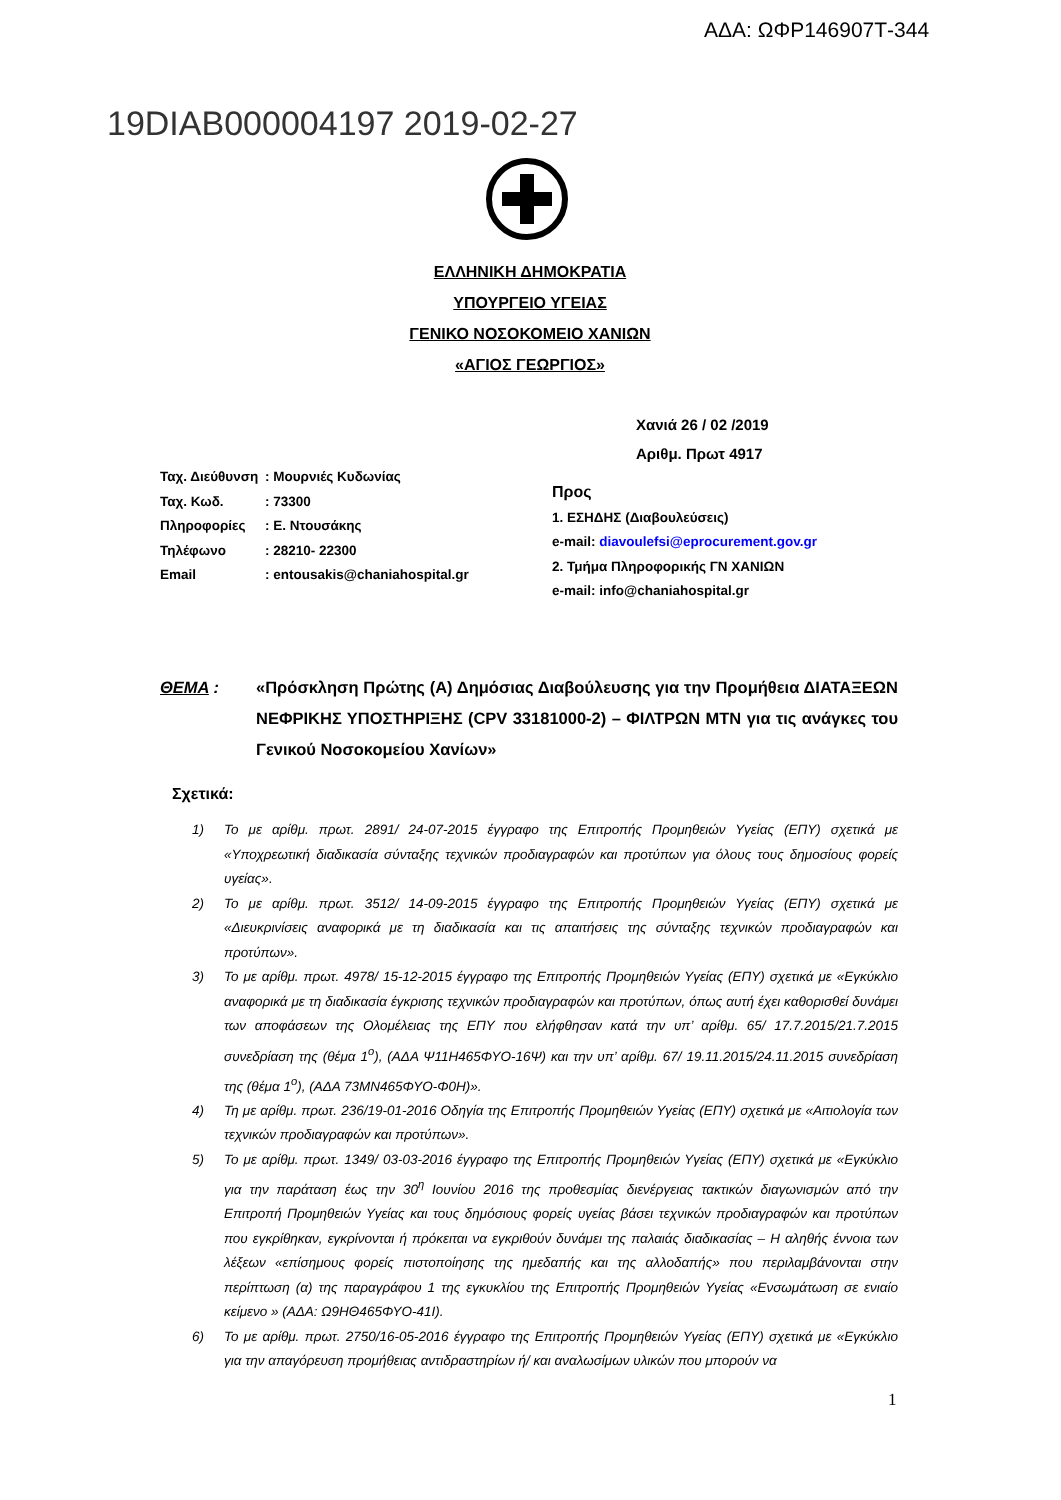ΑΔΑ: ΩΦΡ146907Τ-344
19DIAB000004197 2019-02-27
ΕΛΛΗΝΙΚΗ ΔΗΜΟΚΡΑΤΙΑ
ΥΠΟΥΡΓΕΙΟ ΥΓΕΙΑΣ
ΓΕΝΙΚΟ ΝΟΣΟΚΟΜΕΙΟ ΧΑΝΙΩΝ
«ΑΓΙΟΣ ΓΕΩΡΓΙΟΣ»
Χανιά 26 / 02 /2019
Αριθμ. Πρωτ 4917
Ταχ. Διεύθυνση: Μουρνιές Κυδωνίας
Ταχ. Κωδ.: 73300
Πληροφορίες: Ε. Ντουσάκης
Τηλέφωνο: 28210- 22300
Email: entousakis@chaniahospital.gr
Προς
1. ΕΣΗΔΗΣ (Διαβουλεύσεις)
e-mail: diavoulefsi@eprocurement.gov.gr
2. Τμήμα Πληροφορικής ΓΝ ΧΑΝΙΩΝ
e-mail: info@chaniahospital.gr
ΘΕΜΑ : «Πρόσκληση Πρώτης (Α) Δημόσιας Διαβούλευσης για την Προμήθεια ΔΙΑΤΑΞΕΩΝ ΝΕΦΡΙΚΗΣ ΥΠΟΣΤΗΡΙΞΗΣ (CPV 33181000-2) – ΦΙΛΤΡΩΝ ΜΤΝ για τις ανάγκες του Γενικού Νοσοκομείου Χανίων»
Σχετικά:
1) Το με αρίθμ. πρωτ. 2891/ 24-07-2015 έγγραφο της Επιτροπής Προμηθειών Υγείας (ΕΠΥ) σχετικά με «Υποχρεωτική διαδικασία σύνταξης τεχνικών προδιαγραφών και προτύπων για όλους τους δημοσίους φορείς υγείας».
2) Το με αρίθμ. πρωτ. 3512/ 14-09-2015 έγγραφο της Επιτροπής Προμηθειών Υγείας (ΕΠΥ) σχετικά με «Διευκρινίσεις αναφορικά με τη διαδικασία και τις απαιτήσεις της σύνταξης τεχνικών προδιαγραφών και προτύπων».
3) Το με αρίθμ. πρωτ. 4978/ 15-12-2015 έγγραφο της Επιτροπής Προμηθειών Υγείας (ΕΠΥ) σχετικά με «Εγκύκλιο αναφορικά με τη διαδικασία έγκρισης τεχνικών προδιαγραφών και προτύπων, όπως αυτή έχει καθορισθεί δυνάμει των αποφάσεων της Ολομέλειας της ΕΠΥ που ελήφθησαν κατά την υπ’ αρίθμ. 65/ 17.7.2015/21.7.2015 συνεδρίαση της (θέμα 1<sup>ο</sup>), (ΑΔΑ Ψ11Η465ΦΥΟ-16Ψ) και την υπ’ αρίθμ. 67/ 19.11.2015/24.11.2015 συνεδρίαση της (θέμα 1<sup>ο</sup>), (ΑΔΑ 73ΜΝ465ΦΥΟ-Φ0Η)».
4) Τη με αρίθμ. πρωτ. 236/19-01-2016 Οδηγία της Επιτροπής Προμηθειών Υγείας (ΕΠΥ) σχετικά με «Αιτιολογία των τεχνικών προδιαγραφών και προτύπων».
5) Το με αρίθμ. πρωτ. 1349/ 03-03-2016 έγγραφο της Επιτροπής Προμηθειών Υγείας (ΕΠΥ) σχετικά με «Εγκύκλιο για την παράταση έως την 30<sup>η</sup> Ιουνίου 2016 της προθεσμίας διενέργειας τακτικών διαγωνισμών από την Επιτροπή Προμηθειών Υγείας και τους δημόσιους φορείς υγείας βάσει τεχνικών προδιαγραφών και προτύπων που εγκρίθηκαν, εγκρίνονται ή πρόκειται να εγκριθούν δυνάμει της παλαιάς διαδικασίας – Η αληθής έννοια των λέξεων «επίσημους φορείς πιστοποίησης της ημεδαπής και της αλλοδαπής» που περιλαμβάνονται στην περίπτωση (α) της παραγράφου 1 της εγκυκλίου της Επιτροπής Προμηθειών Υγείας «Ενσωμάτωση σε ενιαίο κείμενο » (ΑΔΑ: Ω9ΗΘ465ΦΥΟ-41Ι).
6) Το με αρίθμ. πρωτ. 2750/16-05-2016 έγγραφο της Επιτροπής Προμηθειών Υγείας (ΕΠΥ) σχετικά με «Εγκύκλιο για την απαγόρευση προμήθειας αντιδραστηρίων ή/ και αναλωσίμων υλικών που μπορούν να
1